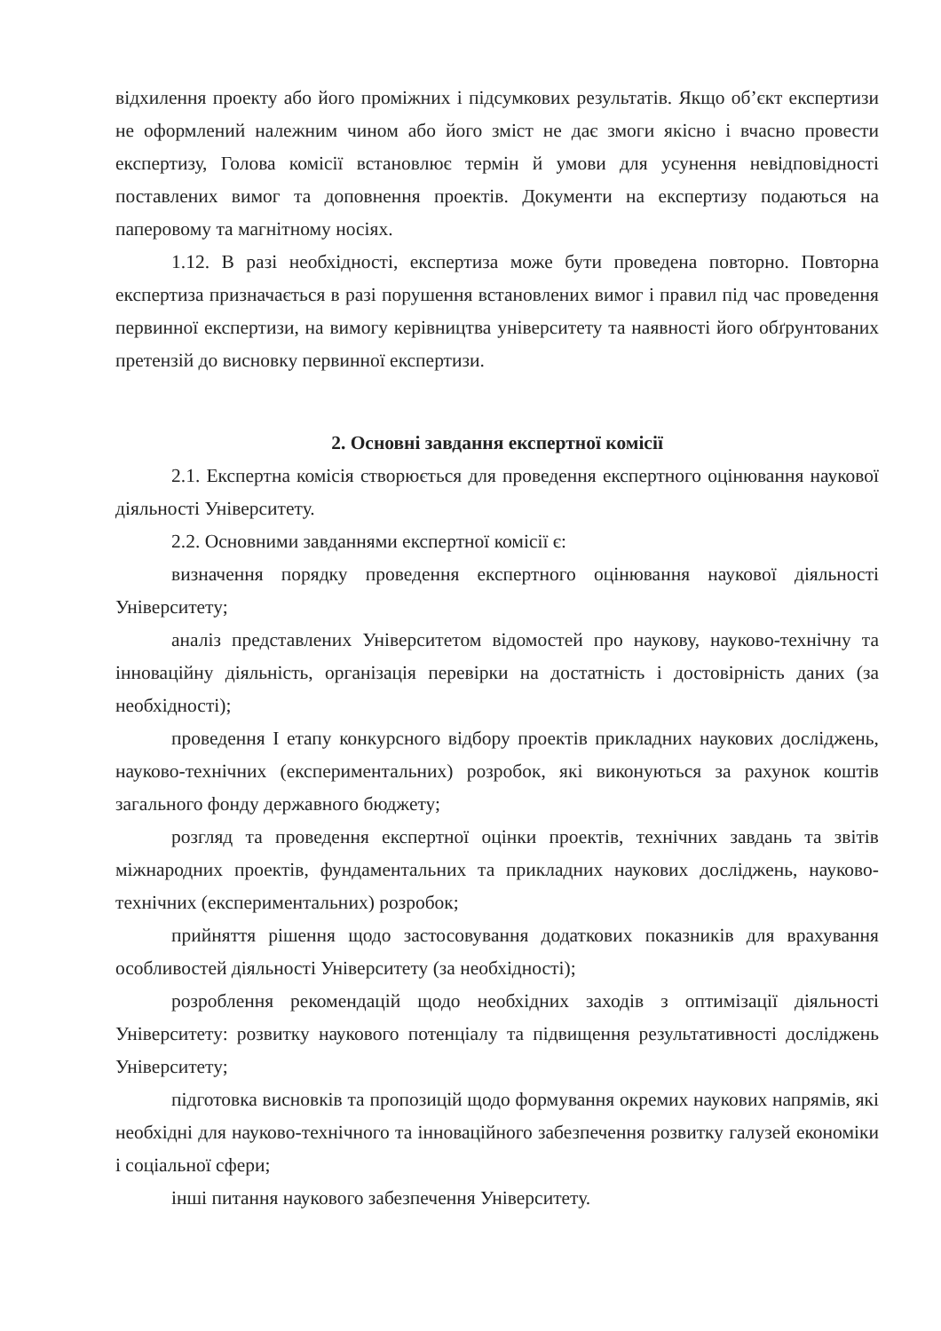відхилення проекту або його проміжних і підсумкових результатів. Якщо об’єкт експертизи не оформлений належним чином або його зміст не дає змоги якісно і вчасно провести експертизу, Голова комісії встановлює термін й умови для усунення невідповідності поставлених вимог та доповнення проектів. Документи на експертизу подаються на паперовому та магнітному носіях.
1.12. В разі необхідності, експертиза може бути проведена повторно. Повторна експертиза призначається в разі порушення встановлених вимог і правил під час проведення первинної експертизи, на вимогу керівництва університету та наявності його обґрунтованих претензій до висновку первинної експертизи.
2. Основні завдання експертної комісії
2.1. Експертна комісія створюється для проведення експертного оцінювання наукової діяльності Університету.
2.2. Основними завданнями експертної комісії є:
визначення порядку проведення експертного оцінювання наукової діяльності Університету;
аналіз представлених Університетом відомостей про наукову, науково-технічну та інноваційну діяльність, організація перевірки на достатність і достовірність даних (за необхідності);
проведення I етапу конкурсного відбору проектів прикладних наукових досліджень, науково-технічних (експериментальних) розробок, які виконуються за рахунок коштів загального фонду державного бюджету;
розгляд та проведення експертної оцінки проектів, технічних завдань та звітів міжнародних проектів, фундаментальних та прикладних наукових досліджень, науково-технічних (експериментальних) розробок;
прийняття рішення щодо застосовування додаткових показників для врахування особливостей діяльності Університету (за необхідності);
розроблення рекомендацій щодо необхідних заходів з оптимізації діяльності Університету: розвитку наукового потенціалу та підвищення результативності досліджень Університету;
підготовка висновків та пропозицій щодо формування окремих наукових напрямів, які необхідні для науково-технічного та інноваційного забезпечення розвитку галузей економіки і соціальної сфери;
інші питання наукового забезпечення Університету.